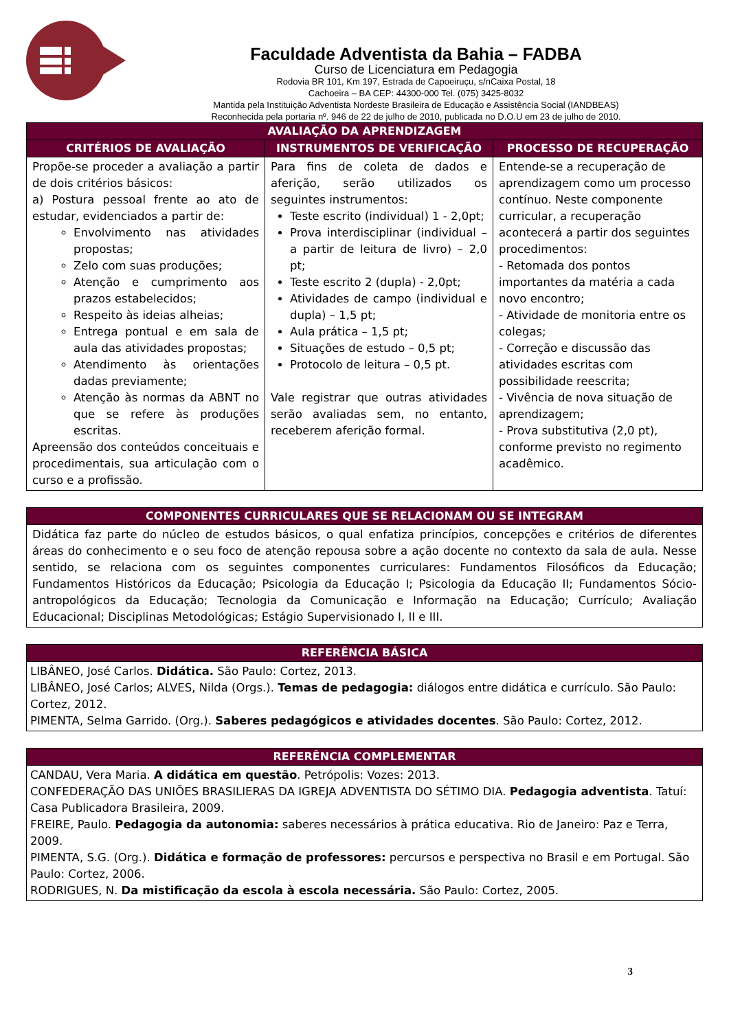Faculdade Adventista da Bahia – FADBA
Curso de Licenciatura em Pedagogia
Rodovia BR 101, Km 197, Estrada de Capoeiruçu, s/nCaixa Postal, 18
Cachoeira – BA CEP: 44300-000 Tel. (075) 3425-8032
Mantida pela Instituição Adventista Nordeste Brasileira de Educação e Assistência Social (IANDBEAS)
Reconhecida pela portaria nº. 946 de 22 de julho de 2010, publicada no D.O.U em 23 de julho de 2010.
| AVALIAÇÃO DA APRENDIZAGEM | | |
| --- | --- | --- |
| CRITÉRIOS DE AVALIAÇÃO | INSTRUMENTOS DE VERIFICAÇÃO | PROCESSO DE RECUPERAÇÃO |
| Propõe-se proceder a avaliação a partir de dois critérios básicos: a) Postura pessoal frente ao ato de estudar, evidenciados a partir de: Envolvimento nas atividades propostas; Zelo com suas produções; Atenção e cumprimento aos prazos estabelecidos; Respeito às ideias alheias; Entrega pontual e em sala de aula das atividades propostas; Atendimento às orientações dadas previamente; Atenção às normas da ABNT no que se refere às produções escritas. Apreensão dos conteúdos conceituais e procedimentais, sua articulação com o curso e a profissão. | Para fins de coleta de dados e aferição, serão utilizados os seguintes instrumentos: Teste escrito (individual) 1 - 2,0pt; Prova interdisciplinar (individual – a partir de leitura de livro) – 2,0 pt; Teste escrito 2 (dupla) - 2,0pt; Atividades de campo (individual e dupla) – 1,5 pt; Aula prática – 1,5 pt; Situações de estudo – 0,5 pt; Protocolo de leitura – 0,5 pt. Vale registrar que outras atividades serão avaliadas sem, no entanto, receberem aferição formal. | Entende-se a recuperação de aprendizagem como um processo contínuo. Neste componente curricular, a recuperação acontecerá a partir dos seguintes procedimentos: - Retomada dos pontos importantes da matéria a cada novo encontro; - Atividade de monitoria entre os colegas; - Correção e discussão das atividades escritas com possibilidade reescrita; - Vivência de nova situação de aprendizagem; - Prova substitutiva (2,0 pt), conforme previsto no regimento acadêmico. |
| COMPONENTES CURRICULARES QUE SE RELACIONAM OU SE INTEGRAM |
| --- |
| Didática faz parte do núcleo de estudos básicos, o qual enfatiza princípios, concepções e critérios de diferentes áreas do conhecimento e o seu foco de atenção repousa sobre a ação docente no contexto da sala de aula. Nesse sentido, se relaciona com os seguintes componentes curriculares: Fundamentos Filosóficos da Educação; Fundamentos Históricos da Educação; Psicologia da Educação I; Psicologia da Educação II; Fundamentos Sócio-antropológicos da Educação; Tecnologia da Comunicação e Informação na Educação; Currículo; Avaliação Educacional; Disciplinas Metodológicas; Estágio Supervisionado I, II e III. |
| REFERÊNCIA BÁSICA |
| --- |
| LIBÂNEO, José Carlos. Didática. São Paulo: Cortez, 2013. LIBÂNEO, José Carlos; ALVES, Nilda (Orgs.). Temas de pedagogia: diálogos entre didática e currículo. São Paulo: Cortez, 2012. PIMENTA, Selma Garrido. (Org.). Saberes pedagógicos e atividades docentes . São Paulo: Cortez, 2012. |
| REFERÊNCIA COMPLEMENTAR |
| --- |
| CANDAU, Vera Maria. A didática em questão . Petrópolis: Vozes: 2013. CONFEDERAÇÃO DAS UNIÕES BRASILIERAS DA IGREJA ADVENTISTA DO SÉTIMO DIA. Pedagogia adventista . Tatuí: Casa Publicadora Brasileira, 2009. FREIRE, Paulo. Pedagogia da autonomia: saberes necessários à prática educativa. Rio de Janeiro: Paz e Terra, 2009. PIMENTA, S.G. (Org.). Didática e formação de professores: percursos e perspectiva no Brasil e em Portugal. São Paulo: Cortez, 2006. RODRIGUES, N. Da mistificação da escola à escola necessária. São Paulo: Cortez, 2005. |
3